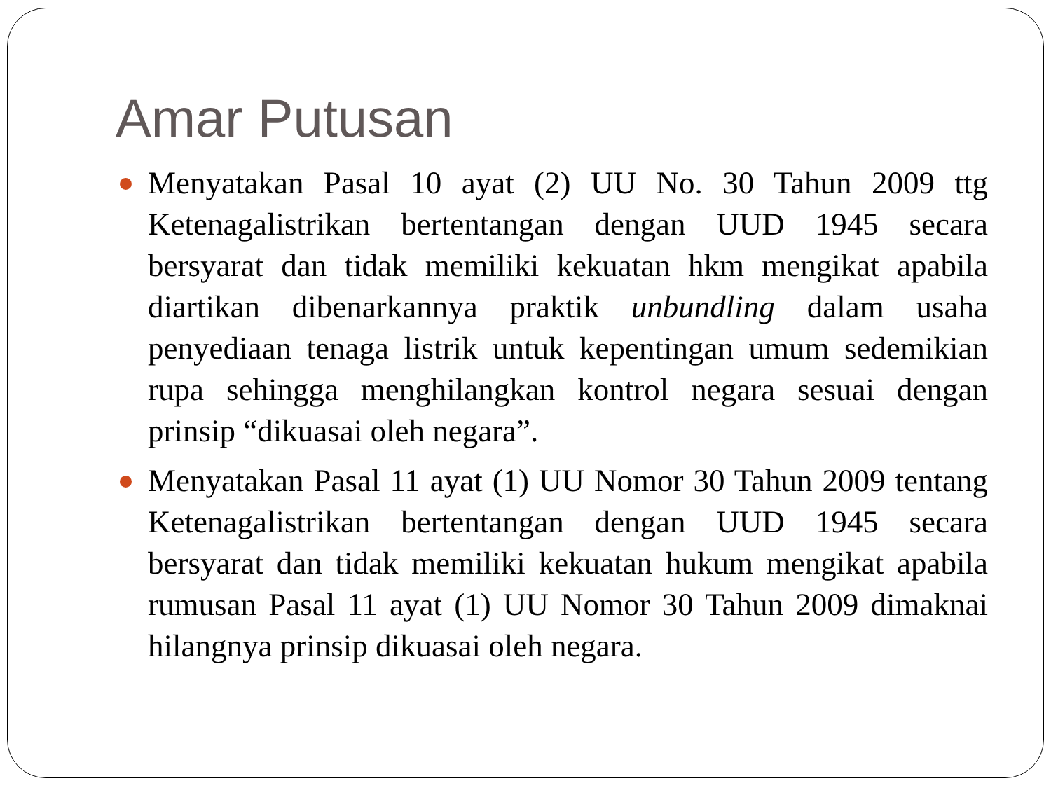Amar Putusan
Menyatakan Pasal 10 ayat (2) UU No. 30 Tahun 2009 ttg Ketenagalistrikan bertentangan dengan UUD 1945 secara bersyarat dan tidak memiliki kekuatan hkm mengikat apabila diartikan dibenarkannya praktik unbundling dalam usaha penyediaan tenaga listrik untuk kepentingan umum sedemikian rupa sehingga menghilangkan kontrol negara sesuai dengan prinsip “dikuasai oleh negara”.
Menyatakan Pasal 11 ayat (1) UU Nomor 30 Tahun 2009 tentang Ketenagalistrikan bertentangan dengan UUD 1945 secara bersyarat dan tidak memiliki kekuatan hukum mengikat apabila rumusan Pasal 11 ayat (1) UU Nomor 30 Tahun 2009 dimaknai hilangnya prinsip dikuasai oleh negara.